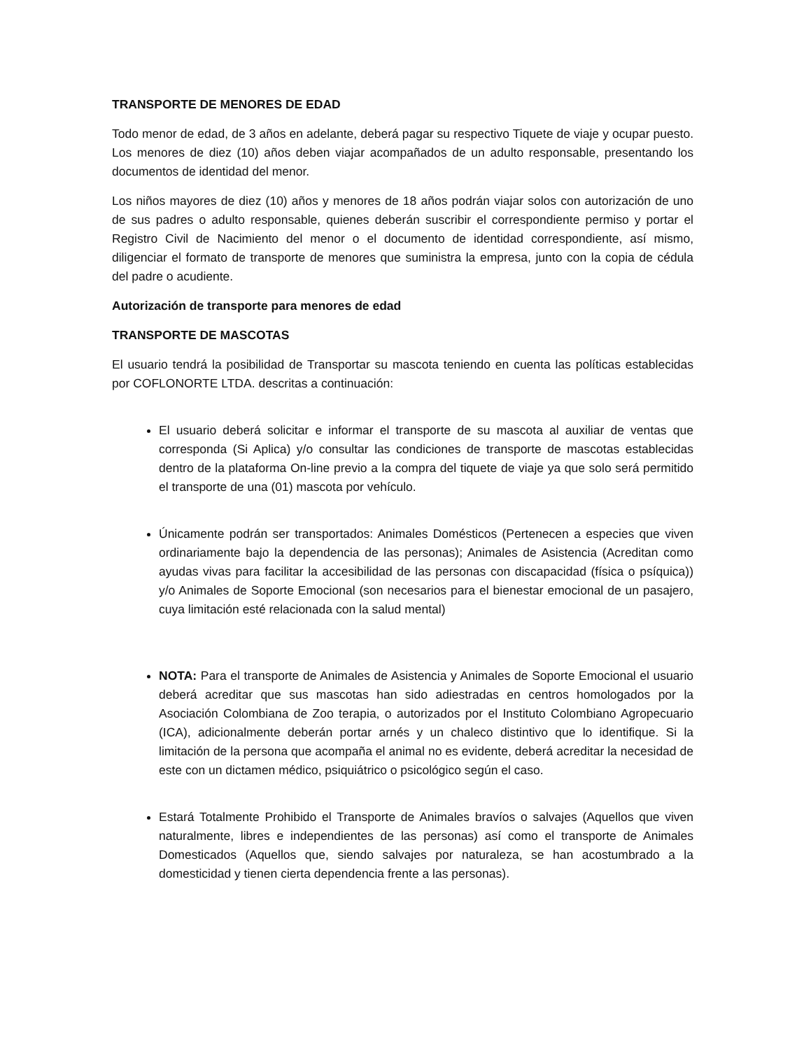TRANSPORTE DE MENORES DE EDAD
Todo menor de edad, de 3 años en adelante, deberá pagar su respectivo Tiquete de viaje y ocupar puesto. Los menores de diez (10) años deben viajar acompañados de un adulto responsable, presentando los documentos de identidad del menor.
Los niños mayores de diez (10) años y menores de 18 años podrán viajar solos con autorización de uno de sus padres o adulto responsable, quienes deberán suscribir el correspondiente permiso y portar el Registro Civil de Nacimiento del menor o el documento de identidad correspondiente, así mismo, diligenciar el formato de transporte de menores que suministra la empresa, junto con la copia de cédula del padre o acudiente.
Autorización de transporte para menores de edad
TRANSPORTE DE MASCOTAS
El usuario tendrá la posibilidad de Transportar su mascota teniendo en cuenta las políticas establecidas por COFLONORTE LTDA. descritas a continuación:
El usuario deberá solicitar e informar el transporte de su mascota al auxiliar de ventas que corresponda (Si Aplica) y/o consultar las condiciones de transporte de mascotas establecidas dentro de la plataforma On-line previo a la compra del tiquete de viaje ya que solo será permitido el transporte de una (01) mascota por vehículo.
Únicamente podrán ser transportados: Animales Domésticos (Pertenecen a especies que viven ordinariamente bajo la dependencia de las personas); Animales de Asistencia (Acreditan como ayudas vivas para facilitar la accesibilidad de las personas con discapacidad (física o psíquica)) y/o Animales de Soporte Emocional (son necesarios para el bienestar emocional de un pasajero, cuya limitación esté relacionada con la salud mental)
NOTA: Para el transporte de Animales de Asistencia y Animales de Soporte Emocional el usuario deberá acreditar que sus mascotas han sido adiestradas en centros homologados por la Asociación Colombiana de Zoo terapia, o autorizados por el Instituto Colombiano Agropecuario (ICA), adicionalmente deberán portar arnés y un chaleco distintivo que lo identifique. Si la limitación de la persona que acompaña el animal no es evidente, deberá acreditar la necesidad de este con un dictamen médico, psiquiátrico o psicológico según el caso.
Estará Totalmente Prohibido el Transporte de Animales bravíos o salvajes (Aquellos que viven naturalmente, libres e independientes de las personas) así como el transporte de Animales Domesticados (Aquellos que, siendo salvajes por naturaleza, se han acostumbrado a la domesticidad y tienen cierta dependencia frente a las personas).